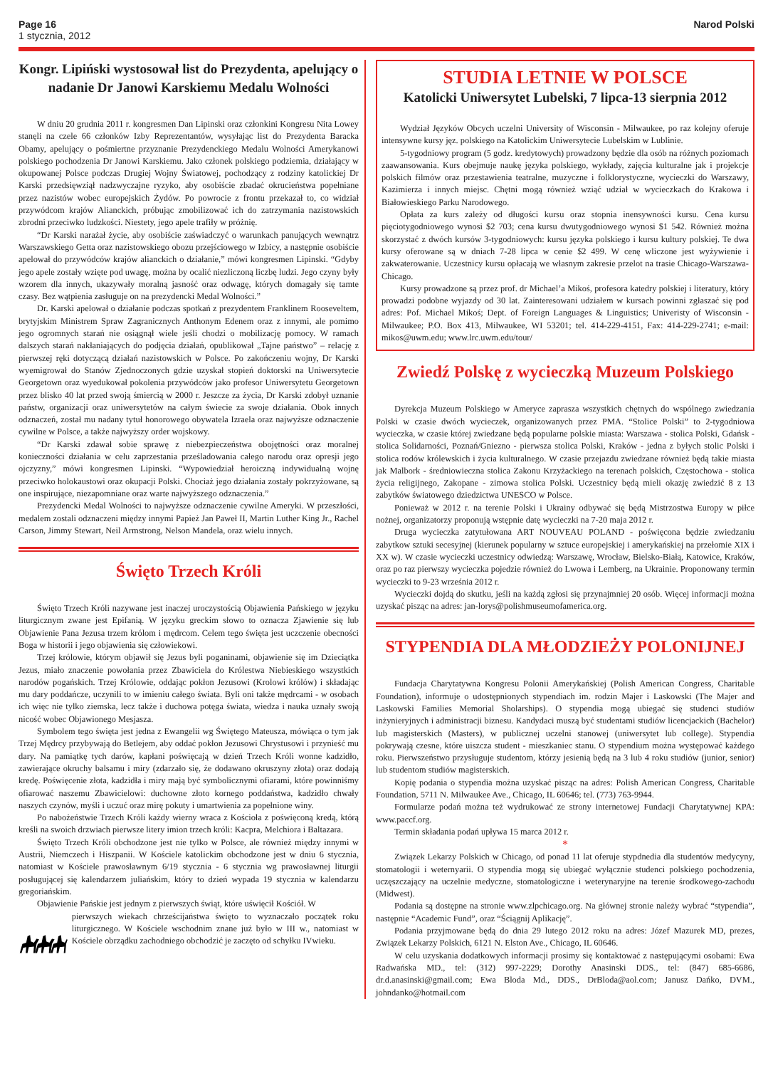Page 16
1 stycznia, 2012
Narod Polski
Kongr. Lipiński wystosował list do Prezydenta, apelujący o nadanie Dr Janowi Karskiemu Medalu Wolności
W dniu 20 grudnia 2011 r. kongresmen Dan Lipinski oraz członkini Kongresu Nita Lowey stanęli na czele 66 członków Izby Reprezentantów, wysyłając list do Prezydenta Baracka Obamy, apelujący o pośmiertne przyznanie Prezydenckiego Medalu Wolności Amerykanowi polskiego pochodzenia Dr Janowi Karskiemu. Jako członek polskiego podziemia, działający w okupowanej Polsce podczas Drugiej Wojny Światowej, pochodzący z rodziny katolickiej Dr Karski przedsięwziął nadzwyczajne ryzyko, aby osobiście zbadać okrucieństwa popełniane przez nazistów wobec europejskich Żydów. Po powrocie z frontu przekazał to, co widział przywódcom krajów Alianckich, próbując zmobilizować ich do zatrzymania nazistowskich zbrodni przeciwko ludzkości. Niestety, jego apele trafiły w próżnię.
“Dr Karski narażał życie, aby osobiście zaświadczyć o warunkach panujących wewnątrz Warszawskiego Getta oraz nazistowskiego obozu przejściowego w Izbicy, a następnie osobiście apelował do przywódców krajów alianckich o działanie,” mówi kongresmen Lipinski. “Gdyby jego apele zostały wzięte pod uwagę, można by ocalić niezliczoną liczbę ludzi. Jego czyny były wzorem dla innych, ukazywały moralną jasność oraz odwagę, których domagały się tamte czasy. Bez wątpienia zasługuje on na prezydencki Medal Wolności.”
Dr. Karski apelował o działanie podczas spotkań z prezydentem Franklinem Rooseveltem, brytyjskim Ministrem Spraw Zagranicznych Anthonym Edenem oraz z innymi, ale pomimo jego ogromnych starań nie osiągnął wiele jeśli chodzi o mobilizację pomocy. W ramach dalszych starań nakłaniających do podjęcia działań, opublikował „Tajne państwo” – relację z pierwszej ręki dotyczącą działań nazistowskich w Polsce. Po zakończeniu wojny, Dr Karski wyemigrował do Stanów Zjednoczonych gdzie uzyskał stopień doktorski na Uniwersytecie Georgetown oraz wyedukował pokolenia przywódców jako profesor Uniwersytetu Georgetown przez blisko 40 lat przed swoją śmiercią w 2000 r. Jeszcze za życia, Dr Karski zdobył uznanie państw, organizacji oraz uniwersytetów na całym świecie za swoje działania. Obok innych odznaczeń, został mu nadany tytuł honorowego obywatela Izraela oraz najwyższe odznaczenie cywilne w Polsce, a także najwyższy order wojskowy.
“Dr Karski zdawał sobie sprawę z niebezpieczeństwa obojętności oraz moralnej konieczności działania w celu zaprzestania prześladowania całego narodu oraz opresji jego ojczyzny,” mówi kongresmen Lipinski. “Wypowiedział heroiczną indywidualną wojnę przeciwko holokaustowi oraz okupacji Polski. Chociaż jego działania zostały pokrzyżowane, są one inspirujące, niezapomniane oraz warte najwyższego odznaczenia.”
Prezydencki Medal Wolności to najwyższe odznaczenie cywilne Ameryki. W przeszłości, medalem zostali odznaczeni między innymi Papież Jan Paweł II, Martin Luther King Jr., Rachel Carson, Jimmy Stewart, Neil Armstrong, Nelson Mandela, oraz wielu innych.
Święto Trzech Króli
Święto Trzech Króli nazywane jest inaczej uroczystością Objawienia Pańskiego w języku liturgicznym zwane jest Epifanią. W języku greckim słowo to oznacza Zjawienie się lub Objawienie Pana Jezusa trzem królom i mędrcom. Celem tego święta jest uczczenie obecności Boga w historii i jego objawienia się człowiekowi.
Trzej królowie, którym objawił się Jezus byli poganinami, objawienie się im Dzieciątka Jezus, miało znaczenie powołania przez Zbawiciela do Królestwa Niebieskiego wszystkich narodów pogańskich. Trzej Królowie, oddając pokłon Jezusowi (Krolowi królów) i składając mu dary poddańcze, uczynili to w imieniu całego świata. Byli oni także mędrcami - w osobach ich więc nie tylko ziemska, lecz także i duchowa potęga świata, wiedza i nauka uznały swoją nicość wobec Objawionego Mesjasza.
Symbolem tego święta jest jedna z Ewangelii wg Świętego Mateusza, mówiąca o tym jak Trzej Mędrcy przybywają do Betlejem, aby oddać pokłon Jezusowi Chrystusowi i przynieść mu dary. Na pamiątkę tych darów, kapłani poświęcają w dzień Trzech Króli wonne kadzidło, zawierające okruchy balsamu i miry (zdarzało się, że dodawano okruszyny złota) oraz dodają kredę. Poświęcenie złota, kadzidła i miry mają być symbolicznymi ofiarami, które powinniśmy ofiarować naszemu Zbawicielowi: duchowne złoto kornego poddaństwa, kadzidło chwały naszych czynów, myśli i uczuć oraz mirę pokuty i umartwienia za popełnione winy.
Po nabożeństwie Trzech Króli każdy wierny wraca z Kościoła z poświęconą kredą, którą kreśli na swoich drzwiach pierwsze litery imion trzech króli: Kacpra, Melchiora i Baltazara.
Święto Trzech Króli obchodzone jest nie tylko w Polsce, ale również między innymi w Austrii, Niemczech i Hiszpanii. W Kościele katolickim obchodzone jest w dniu 6 stycznia, natomiast w Kościele prawosławnym 6/19 stycznia - 6 stycznia wg prawosławnej liturgii posługującej się kalendarzem juliańskim, który to dzień wypada 19 stycznia w kalendarzu gregoriańskim.
Objawienie Pańskie jest jednym z pierwszych świąt, które uświęcił Kościół. W
pierwszych wiekach chrześcijaństwa święto to wyznaczało początek roku liturgicznego. W Kościele wschodnim znane już było w III w., natomiast w Kościele obrządku zachodniego obchodzić je zaczęto od schyłku IVwieku.
STUDIA LETNIE W POLSCE
Katolicki Uniwersytet Lubelski, 7 lipca-13 sierpnia 2012
Wydział Języków Obcych uczelni University of Wisconsin - Milwaukee, po raz kolejny oferuje intensywne kursy jęz. polskiego na Katolickim Uniwersytecie Lubelskim w Lublinie.
5-tygodniowy program (5 godz. kredytowych) prowadzony będzie dla osób na różnych poziomach zaawansowania. Kurs obejmuje naukę języka polskiego, wykłady, zajęcia kulturalne jak i projekcje polskich filmów oraz przestawienia teatralne, muzyczne i folklorystyczne, wycieczki do Warszawy, Kazimierza i innych miejsc. Chętni mogą również wziąć udział w wycieczkach do Krakowa i Białowieskiego Parku Narodowego.
Opłata za kurs zależy od długości kursu oraz stopnia inensywności kursu. Cena kursu pięciotygodniowego wynosi $2 703; cena kursu dwutygodniowego wynosi $1 542. Również można skorzystać z dwóch kursów 3-tygodniowych: kursu języka polskiego i kursu kultury polskiej. Te dwa kursy oferowane są w dniach 7-28 lipca w cenie $2 499. W cenę wliczone jest wyżywienie i zakwaterowanie. Uczestnicy kursu opłacają we własnym zakresie przelot na trasie Chicago-Warszawa-Chicago.
Kursy prowadzone są przez prof. dr Michael’a Mikoś, profesora katedry polskiej i literatury, który prowadzi podobne wyjazdy od 30 lat. Zainteresowani udziałem w kursach powinni zgłaszać się pod adres: Pof. Michael Mikoś; Dept. of Foreign Languages & Linguistics; Univeristy of Wisconsin - Milwaukee; P.O. Box 413, Milwaukee, WI 53201; tel. 414-229-4151, Fax: 414-229-2741; e-mail: mikos@uwm.edu; www.lrc.uwm.edu/tour/
Zwiedź Polskę z wycieczką Muzeum Polskiego
Dyrekcja Muzeum Polskiego w Ameryce zaprasza wszystkich chętnych do wspólnego zwiedzania Polski w czasie dwóch wycieczek, organizowanych przez PMA. “Stolice Polski” to 2-tygodniowa wycieczka, w czasie której zwiedzane będą popularne polskie miasta: Warszawa - stolica Polski, Gdańsk - stolica Solidarności, Poznań/Gniezno - pierwsza stolica Polski, Kraków - jedna z byłych stolic Polski i stolica rodów królewskich i życia kulturalnego. W czasie przejazdu zwiedzane również będą takie miasta jak Malbork - średniowieczna stolica Zakonu Krzyżackiego na terenach polskich, Częstochowa - stolica życia religijnego, Zakopane - zimowa stolica Polski. Uczestnicy będą mieli okazję zwiedzić 8 z 13 zabytków światowego dziedzictwa UNESCO w Polsce.
Ponieważ w 2012 r. na terenie Polski i Ukrainy odbywać się będą Mistrzostwa Europy w piłce nożnej, organizatorzy proponują wstępnie datę wycieczki na 7-20 maja 2012 r.
Druga wycieczka zatytułowana ART NOUVEAU POLAND - poświęcona będzie zwiedzaniu zabytkow sztuki secesyjnej (kierunek popularny w sztuce europejskiej i amerykańskiej na przełomie XIX i XX w). W czasie wycieczki uczestnicy odwiedzą: Warszawę, Wrocław, Bielsko-Białą, Katowice, Kraków, oraz po raz pierwszy wycieczka pojedzie również do Lwowa i Lemberg, na Ukrainie. Proponowany termin wycieczki to 9-23 września 2012 r.
Wycieczki dojdą do skutku, jeśli na każdą zgłosi się przynajmniej 20 osób. Więcej informacji można uzyskać pisząc na adres: jan-lorys@polishmuseumofamerica.org.
STYPENDIA DLA MŁODZIEŻY POLONIJNEJ
Fundacja Charytatywna Kongresu Polonii Amerykańskiej (Polish American Congress, Charitable Foundation), informuje o udostępnionych stypendiach im. rodzin Majer i Laskowski (The Majer and Laskowski Families Memorial Sholarships). O stypendia mogą ubiegać się studenci studiów inżynieryjnych i administracji biznesu. Kandydaci muszą być studentami studiów licencjackich (Bachelor) lub magisterskich (Masters), w publicznej uczelni stanowej (uniwersytet lub college). Stypendia pokrywają czesne, które uiszcza student - mieszkaniec stanu. O stypendium można występować każdego roku. Pierwszeństwo przysługuje studentom, którzy jesienią będą na 3 lub 4 roku studiów (junior, senior) lub studentom studiów magisterskich.
Kopię podania o stypendia można uzyskać pisząc na adres: Polish American Congress, Charitable Foundation, 5711 N. Milwaukee Ave., Chicago, IL 60646; tel. (773) 763-9944.
Formularze podań można też wydrukować ze strony internetowej Fundacji Charytatywnej KPA: www.paccf.org.
Termin składania podań upływa 15 marca 2012 r.
*
Związek Lekarzy Polskich w Chicago, od ponad 11 lat oferuje stypdnedia dla studentów medycyny, stomatologii i weternyarii. O stypendia mogą się ubiegać wyłącznie studenci polskiego pochodzenia, uczęszczający na uczelnie medyczne, stomatologiczne i weterynaryjne na terenie środkowego-zachodu (Midwest).
Podania są dostępne na stronie www.zlpchicago.org. Na głównej stronie należy wybrać “stypendia”, następnie “Academic Fund”, oraz “Ściągnij Aplikację”.
Podania przyjmowane będą do dnia 29 lutego 2012 roku na adres: Józef Mazurek MD, prezes, Związek Lekarzy Polskich, 6121 N. Elston Ave., Chicago, IL 60646.
W celu uzyskania dodatkowych informacji prosimy się kontaktować z następującymi osobami: Ewa Radwańska MD., tel: (312) 997-2229; Dorothy Anasinski DDS., tel: (847) 685-6686, dr.d.anasinski@gmail.com; Ewa Bloda Md., DDS., DrBloda@aol.com; Janusz Dańko, DVM., johndanko@hotmail.com